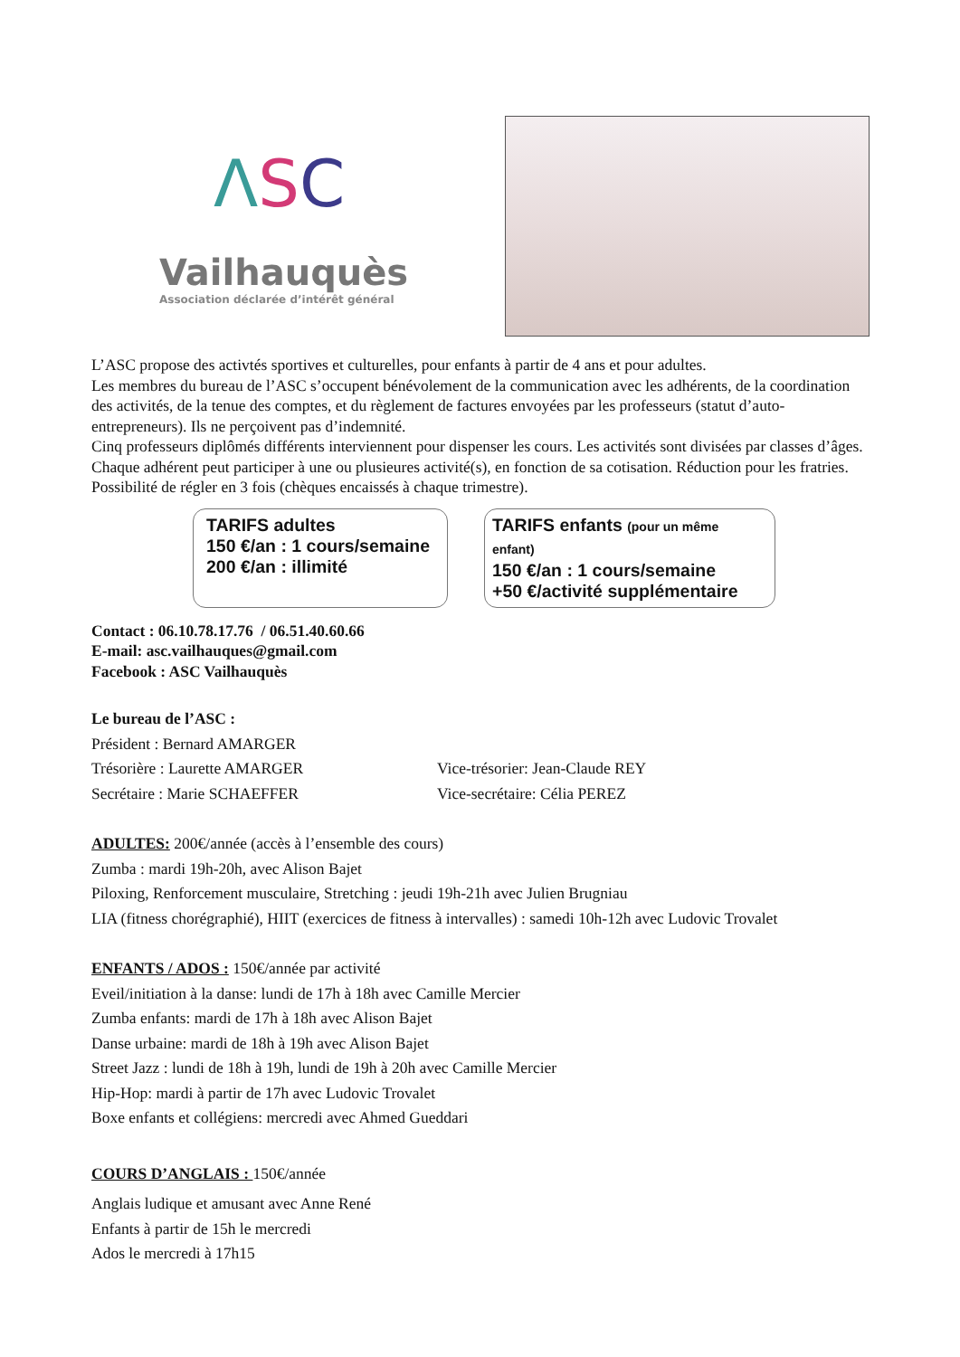ΛSC
Vailhauquès
Association déclarée d’intérêt général
L’ASC propose des activtés sportives et culturelles, pour enfants à partir de 4 ans et pour adultes.
Les membres du bureau de l’ASC s’occupent bénévolement de la communication avec les adhérents, de la coordination des activités, de la tenue des comptes, et du règlement de factures envoyées par les professeurs (statut d’auto-entrepreneurs). Ils ne perçoivent pas d’indemnité.
Cinq professeurs diplômés différents interviennent pour dispenser les cours. Les activités sont divisées par classes d’âges. Chaque adhérent peut participer à une ou plusieures activité(s), en fonction de sa cotisation. Réduction pour les fratries.
Possibilité de régler en 3 fois (chèques encaissés à chaque trimestre).
TARIFS adultes
150 €/an : 1 cours/semaine
200 €/an : illimité
TARIFS enfants (pour un même enfant)
150 €/an : 1 cours/semaine
+50 €/activité supplémentaire
Contact : 06.10.78.17.76 / 06.51.40.60.66
E-mail: asc.vailhauques@gmail.com
Facebook : ASC Vailhauquès
Le bureau de l’ASC :
Président : Bernard AMARGER
Trésorière : Laurette AMARGER Vice-trésorier: Jean-Claude REY
Secrétaire : Marie SCHAEFFER Vice-secrétaire: Célia PEREZ
ADULTES: 200€/année (accès à l’ensemble des cours)
Zumba : mardi 19h-20h, avec Alison Bajet
Piloxing, Renforcement musculaire, Stretching : jeudi 19h-21h avec Julien Brugniau
LIA (fitness chorégraphié), HIIT (exercices de fitness à intervalles) : samedi 10h-12h avec Ludovic Trovalet
ENFANTS / ADOS : 150€/année par activité
Eveil/initiation à la danse: lundi de 17h à 18h avec Camille Mercier
Zumba enfants: mardi de 17h à 18h avec Alison Bajet
Danse urbaine: mardi de 18h à 19h avec Alison Bajet
Street Jazz : lundi de 18h à 19h, lundi de 19h à 20h avec Camille Mercier
Hip-Hop: mardi à partir de 17h avec Ludovic Trovalet
Boxe enfants et collégiens: mercredi avec Ahmed Gueddari
COURS D’ANGLAIS : 150€/année
Anglais ludique et amusant avec Anne René
Enfants à partir de 15h le mercredi
Ados le mercredi à 17h15